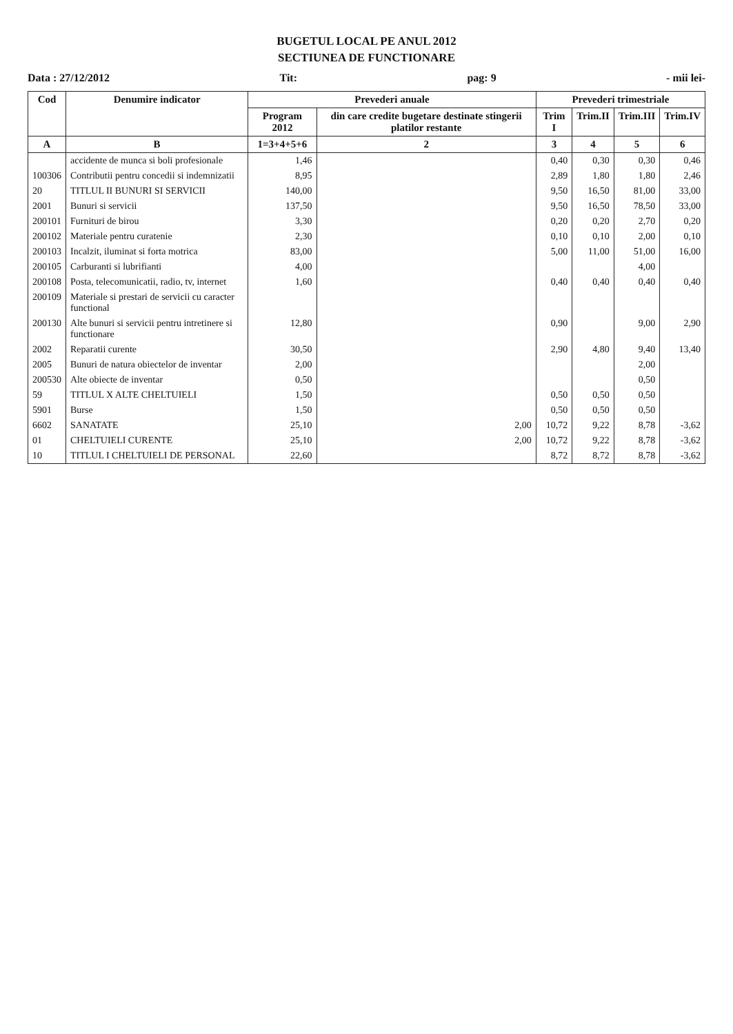BUGETUL LOCAL PE ANUL 2012
SECTIUNEA DE FUNCTIONARE
Data : 27/12/2012 Tit: pag: 9 - mii lei-
| Cod | Denumire indicator | Prevederi anuale | | Prevederi trimestriale | | | |
| --- | --- | --- | --- | --- | --- | --- | --- |
| | | Program 2012 | din care credite bugetare destinate stingerii platilor restante | Trim I | Trim.II | Trim.III | Trim.IV |
| A | B | 1=3+4+5+6 | 2 | 3 | 4 | 5 | 6 |
| | accidente de munca si boli profesionale | 1,46 | | 0,40 | 0,30 | 0,30 | 0,46 |
| 100306 | Contributii pentru concedii si indemnizatii | 8,95 | | 2,89 | 1,80 | 1,80 | 2,46 |
| 20 | TITLUL II BUNURI SI SERVICII | 140,00 | | 9,50 | 16,50 | 81,00 | 33,00 |
| 2001 | Bunuri si servicii | 137,50 | | 9,50 | 16,50 | 78,50 | 33,00 |
| 200101 | Furnituri de birou | 3,30 | | 0,20 | 0,20 | 2,70 | 0,20 |
| 200102 | Materiale pentru curatenie | 2,30 | | 0,10 | 0,10 | 2,00 | 0,10 |
| 200103 | Incalzit, iluminat si forta motrica | 83,00 | | 5,00 | 11,00 | 51,00 | 16,00 |
| 200105 | Carburanti si lubrifianti | 4,00 | | | | 4,00 | |
| 200108 | Posta, telecomunicatii, radio, tv, internet | 1,60 | | 0,40 | 0,40 | 0,40 | 0,40 |
| 200109 | Materiale si prestari de servicii cu caracter functional | | | | | | |
| 200130 | Alte bunuri si servicii pentru intretinere si functionare | 12,80 | | 0,90 | | 9,00 | 2,90 |
| 2002 | Reparatii curente | 30,50 | | 2,90 | 4,80 | 9,40 | 13,40 |
| 2005 | Bunuri de natura obiectelor de inventar | 2,00 | | | | 2,00 | |
| 200530 | Alte obiecte de inventar | 0,50 | | | | 0,50 | |
| 59 | TITLUL X ALTE CHELTUIELI | 1,50 | | 0,50 | 0,50 | 0,50 | |
| 5901 | Burse | 1,50 | | 0,50 | 0,50 | 0,50 | |
| 6602 | SANATATE | 25,10 | 2,00 | 10,72 | 9,22 | 8,78 | -3,62 |
| 01 | CHELTUIELI CURENTE | 25,10 | 2,00 | 10,72 | 9,22 | 8,78 | -3,62 |
| 10 | TITLUL I CHELTUIELI DE PERSONAL | 22,60 | | 8,72 | 8,72 | 8,78 | -3,62 |